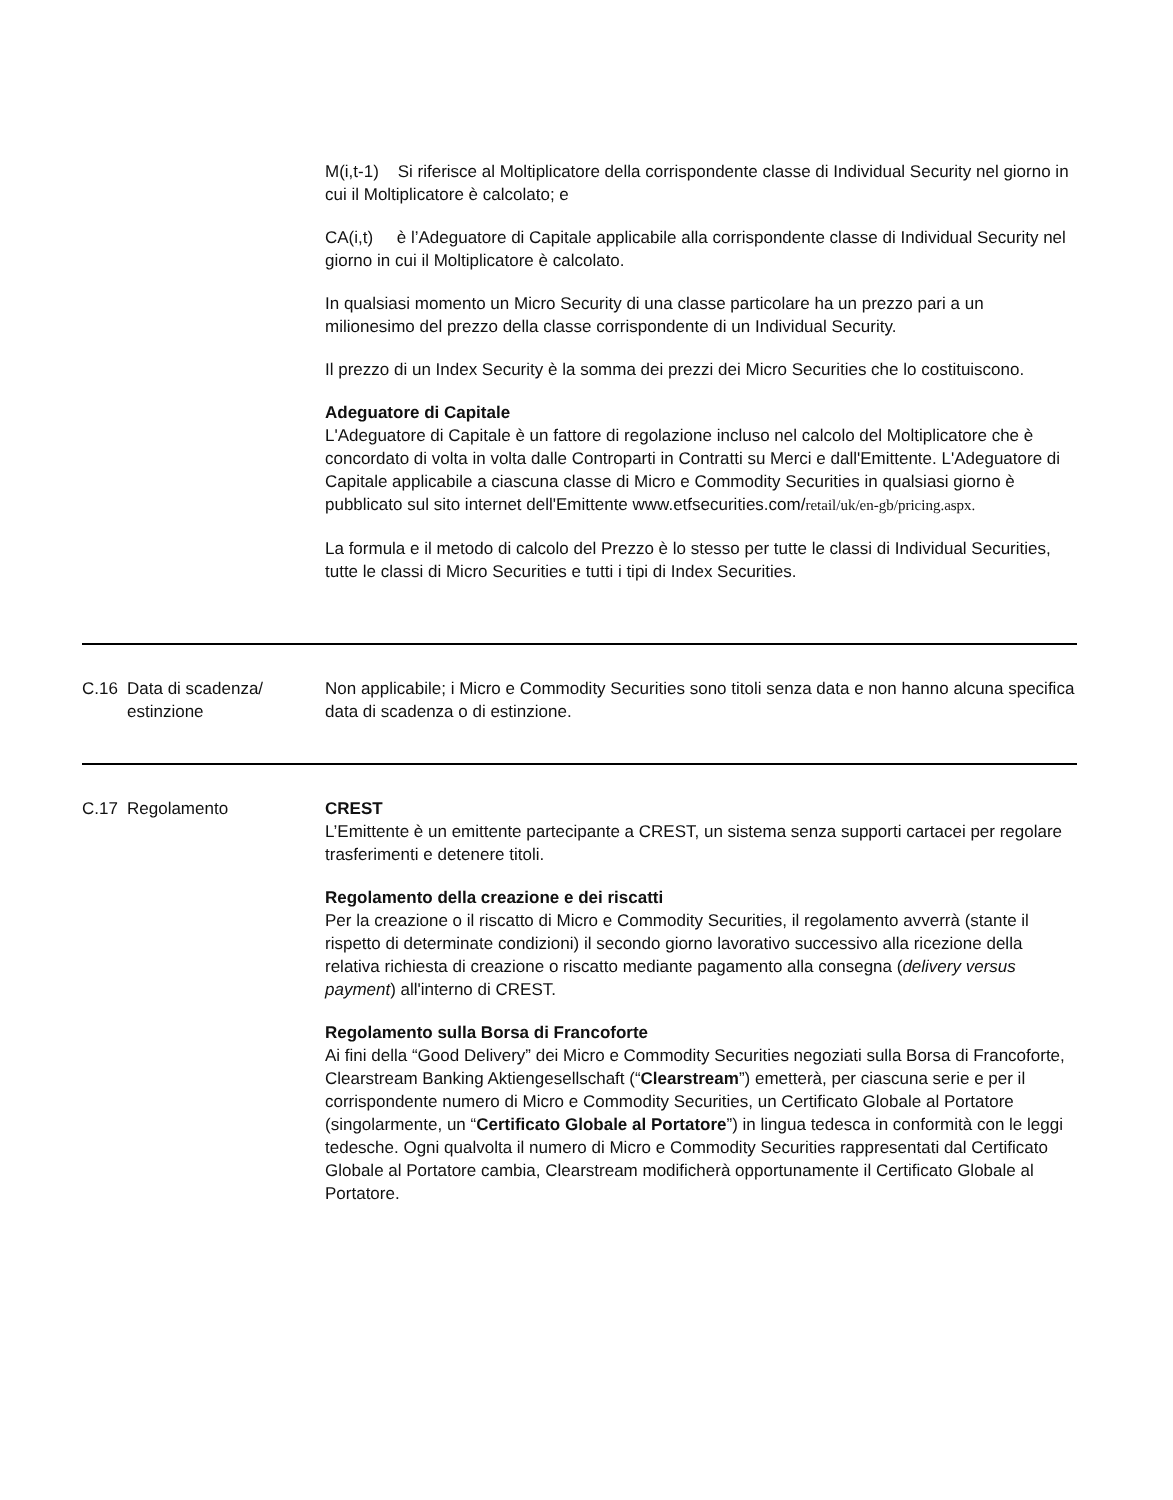| | | M(i,t-1) Si riferisce al Moltiplicatore della corrispondente classe di Individual Security nel giorno in cui il Moltiplicatore è calcolato; e CA(i,t) è l’Adeguatore di Capitale applicabile alla corrispondente classe di Individual Security nel giorno in cui il Moltiplicatore è calcolato. In qualsiasi momento un Micro Security di una classe particolare ha un prezzo pari a un milionesimo del prezzo della classe corrispondente di un Individual Security. Il prezzo di un Index Security è la somma dei prezzi dei Micro Securities che lo costituiscono. Adeguatore di Capitale L'Adeguatore di Capitale è un fattore di regolazione incluso nel calcolo del Moltiplicatore che è concordato di volta in volta dalle Controparti in Contratti su Merci e dall'Emittente. L'Adeguatore di Capitale applicabile a ciascuna classe di Micro e Commodity Securities in qualsiasi giorno è pubblicato sul sito internet dell'Emittente www.etfsecurities.com/ retail/uk/en-gb/pricing.aspx. La formula e il metodo di calcolo del Prezzo è lo stesso per tutte le classi di Individual Securities, tutte le classi di Micro Securities e tutti i tipi di Index Securities. |
| C.16 | Data di scadenza/ estinzione | Non applicabile; i Micro e Commodity Securities sono titoli senza data e non hanno alcuna specifica data di scadenza o di estinzione. |
| C.17 | Regolamento | CREST L’Emittente è un emittente partecipante a CREST, un sistema senza supporti cartacei per regolare trasferimenti e detenere titoli. Regolamento della creazione e dei riscatti Per la creazione o il riscatto di Micro e Commodity Securities, il regolamento avverrà (stante il rispetto di determinate condizioni) il secondo giorno lavorativo successivo alla ricezione della relativa richiesta di creazione o riscatto mediante pagamento alla consegna ( delivery versus payment ) all'interno di CREST. Regolamento sulla Borsa di Francoforte Ai fini della “Good Delivery” dei Micro e Commodity Securities negoziati sulla Borsa di Francoforte, Clearstream Banking Aktiengesellschaft (“ Clearstream ”) emetterà, per ciascuna serie e per il corrispondente numero di Micro e Commodity Securities, un Certificato Globale al Portatore (singolarmente, un “ Certificato Globale al Portatore ”) in lingua tedesca in conformità con le leggi tedesche. Ogni qualvolta il numero di Micro e Commodity Securities rappresentati dal Certificato Globale al Portatore cambia, Clearstream modificherà opportunamente il Certificato Globale al Portatore. |